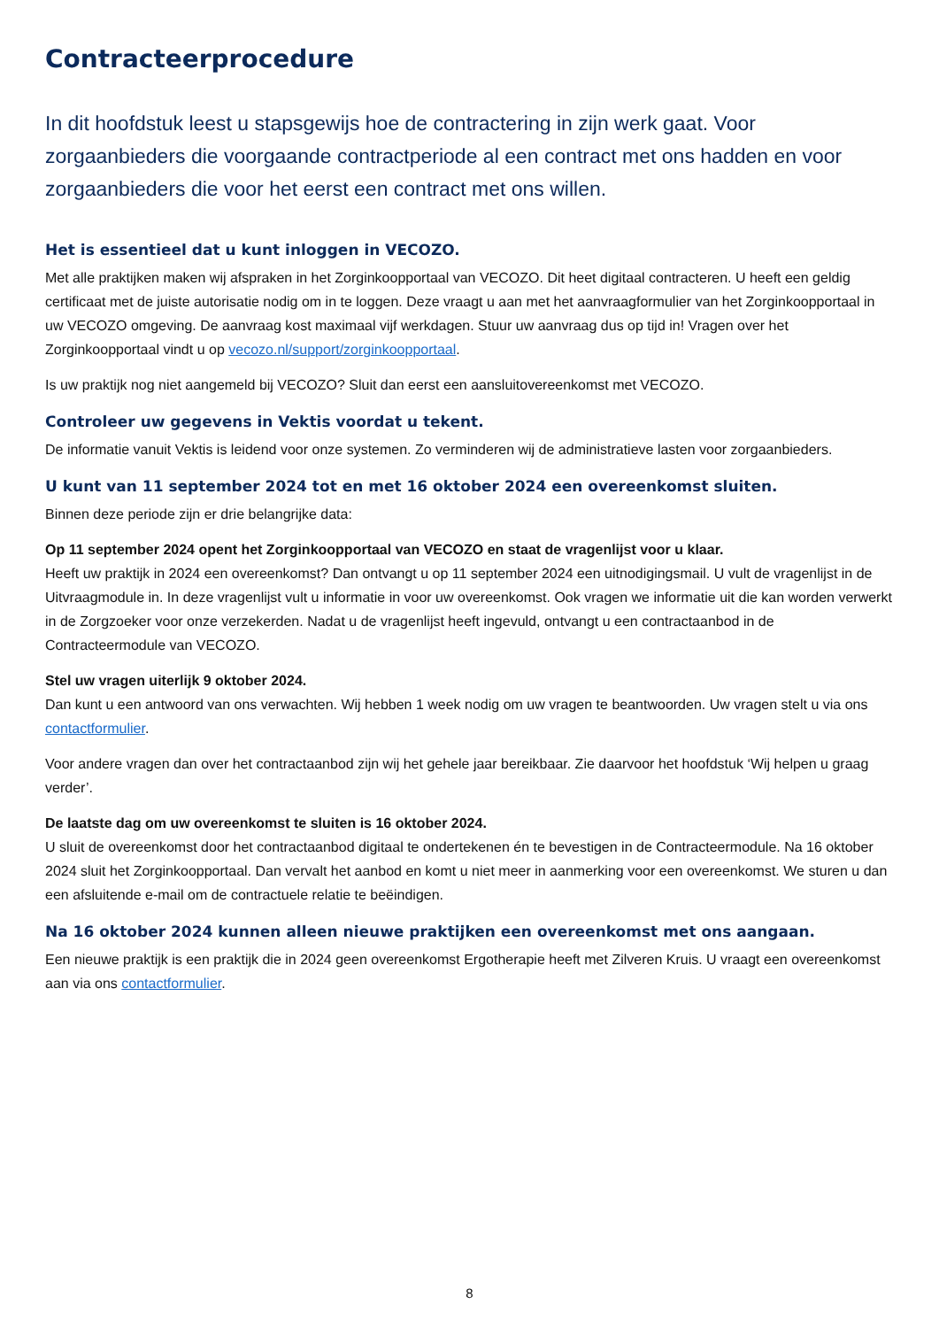Contracteerprocedure
In dit hoofdstuk leest u stapsgewijs hoe de contractering in zijn werk gaat. Voor zorgaanbieders die voorgaande contractperiode al een contract met ons hadden en voor zorgaanbieders die voor het eerst een contract met ons willen.
Het is essentieel dat u kunt inloggen in VECOZO.
Met alle praktijken maken wij afspraken in het Zorginkoopportaal van VECOZO. Dit heet digitaal contracteren. U heeft een geldig certificaat met de juiste autorisatie nodig om in te loggen. Deze vraagt u aan met het aanvraagformulier van het Zorginkoopportaal in uw VECOZO omgeving. De aanvraag kost maximaal vijf werkdagen. Stuur uw aanvraag dus op tijd in! Vragen over het Zorginkoopportaal vindt u op vecozo.nl/support/zorginkoopportaal.
Is uw praktijk nog niet aangemeld bij VECOZO? Sluit dan eerst een aansluitovereenkomst met VECOZO.
Controleer uw gegevens in Vektis voordat u tekent.
De informatie vanuit Vektis is leidend voor onze systemen. Zo verminderen wij de administratieve lasten voor zorgaanbieders.
U kunt van 11 september 2024 tot en met 16 oktober 2024 een overeenkomst sluiten.
Binnen deze periode zijn er drie belangrijke data:
Op 11 september 2024 opent het Zorginkoopportaal van VECOZO en staat de vragenlijst voor u klaar.
Heeft uw praktijk in 2024 een overeenkomst? Dan ontvangt u op 11 september 2024 een uitnodigingsmail. U vult de vragenlijst in de Uitvraagmodule in. In deze vragenlijst vult u informatie in voor uw overeenkomst. Ook vragen we informatie uit die kan worden verwerkt in de Zorgzoeker voor onze verzekerden. Nadat u de vragenlijst heeft ingevuld, ontvangt u een contractaanbod in de Contracteermodule van VECOZO.
Stel uw vragen uiterlijk 9 oktober 2024.
Dan kunt u een antwoord van ons verwachten. Wij hebben 1 week nodig om uw vragen te beantwoorden. Uw vragen stelt u via ons contactformulier.
Voor andere vragen dan over het contractaanbod zijn wij het gehele jaar bereikbaar. Zie daarvoor het hoofdstuk ‘Wij helpen u graag verder’.
De laatste dag om uw overeenkomst te sluiten is 16 oktober 2024.
U sluit de overeenkomst door het contractaanbod digitaal te ondertekenen én te bevestigen in de Contracteermodule. Na 16 oktober 2024 sluit het Zorginkoopportaal. Dan vervalt het aanbod en komt u niet meer in aanmerking voor een overeenkomst. We sturen u dan een afsluitende e-mail om de contractuele relatie te beëindigen.
Na 16 oktober 2024 kunnen alleen nieuwe praktijken een overeenkomst met ons aangaan.
Een nieuwe praktijk is een praktijk die in 2024 geen overeenkomst Ergotherapie heeft met Zilveren Kruis. U vraagt een overeenkomst aan via ons contactformulier.
8